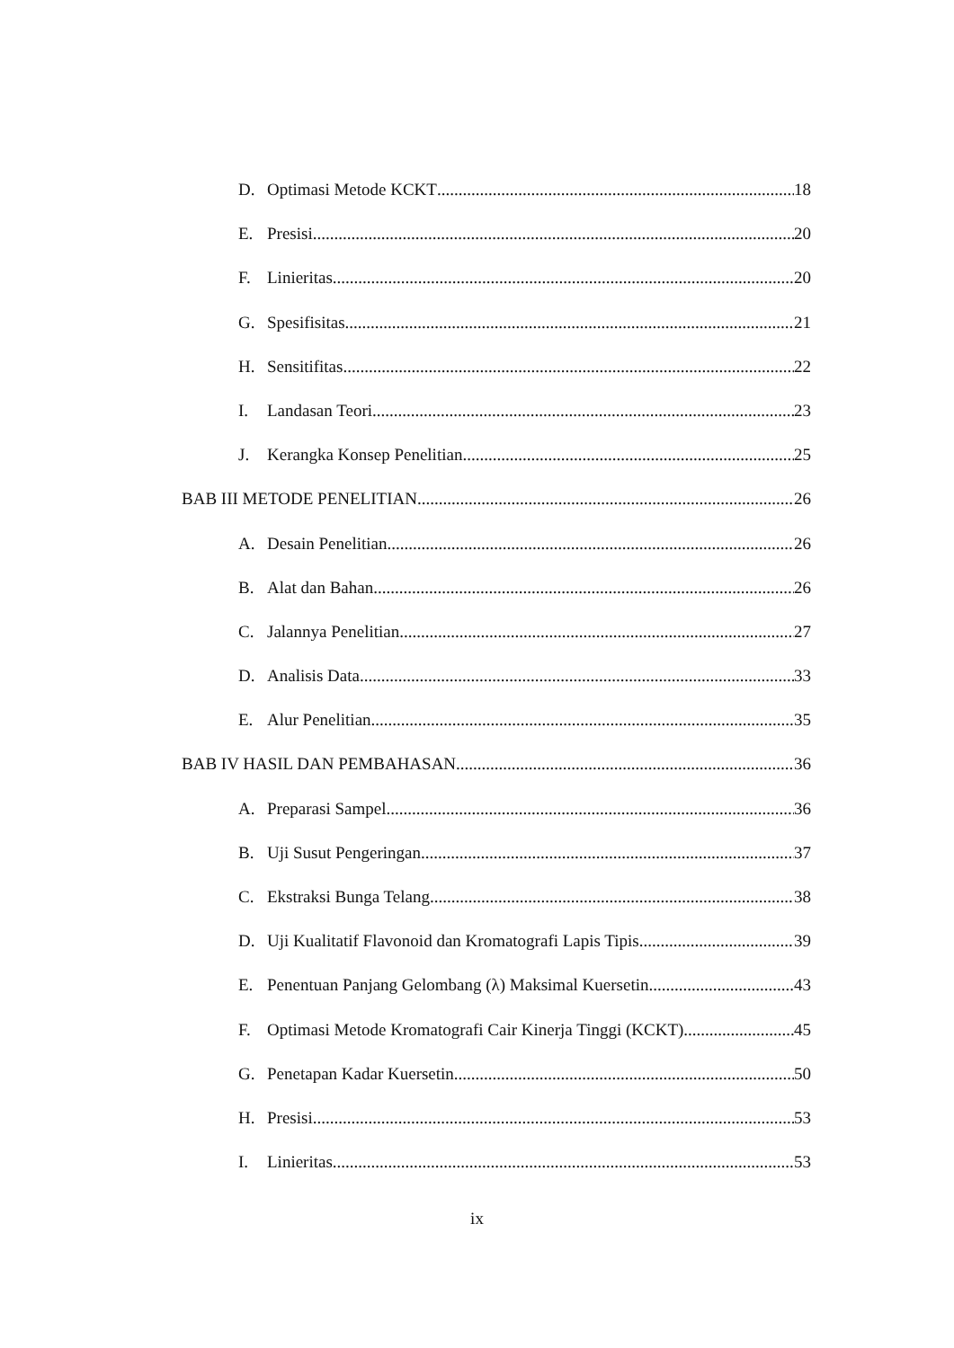D. Optimasi Metode KCKT 18
E. Presisi 20
F. Linieritas 20
G. Spesifisitas 21
H. Sensitifitas 22
I. Landasan Teori 23
J. Kerangka Konsep Penelitian 25
BAB III METODE PENELITIAN 26
A. Desain Penelitian 26
B. Alat dan Bahan 26
C. Jalannya Penelitian 27
D. Analisis Data 33
E. Alur Penelitian 35
BAB IV HASIL DAN PEMBAHASAN 36
A. Preparasi Sampel 36
B. Uji Susut Pengeringan 37
C. Ekstraksi Bunga Telang 38
D. Uji Kualitatif Flavonoid dan Kromatografi Lapis Tipis 39
E. Penentuan Panjang Gelombang (λ) Maksimal Kuersetin 43
F. Optimasi Metode Kromatografi Cair Kinerja Tinggi (KCKT) 45
G. Penetapan Kadar Kuersetin 50
H. Presisi 53
I. Linieritas 53
ix